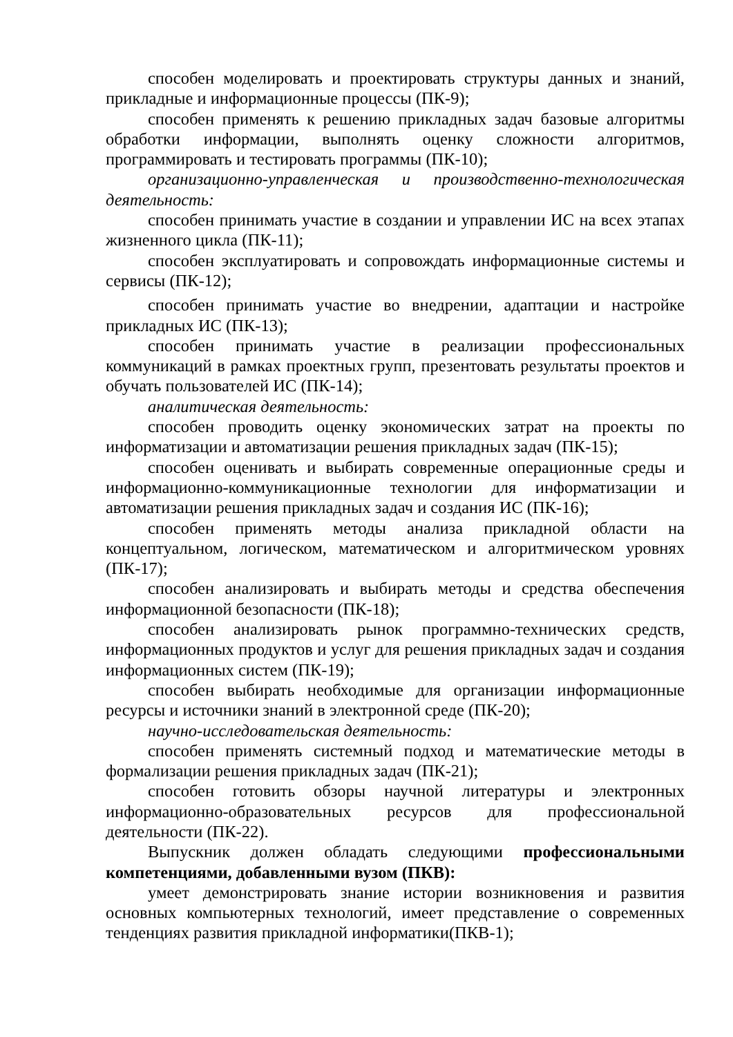способен моделировать и проектировать структуры данных и знаний, прикладные и информационные процессы (ПК-9);
способен применять к решению прикладных задач базовые алгоритмы обработки информации, выполнять оценку сложности алгоритмов, программировать и тестировать программы (ПК-10);
организационно-управленческая и производственно-технологическая деятельность:
способен принимать участие в создании и управлении ИС на всех этапах жизненного цикла (ПК-11);
способен эксплуатировать и сопровождать информационные системы и сервисы (ПК-12);
способен принимать участие во внедрении, адаптации и настройке прикладных ИС (ПК-13);
способен принимать участие в реализации профессиональных коммуникаций в рамках проектных групп, презентовать результаты проектов и обучать пользователей ИС (ПК-14);
аналитическая деятельность:
способен проводить оценку экономических затрат на проекты по информатизации и автоматизации решения прикладных задач (ПК-15);
способен оценивать и выбирать современные операционные среды и информационно-коммуникационные технологии для информатизации и автоматизации решения прикладных задач и создания ИС (ПК-16);
способен применять методы анализа прикладной области на концептуальном, логическом, математическом и алгоритмическом уровнях (ПК-17);
способен анализировать и выбирать методы и средства обеспечения информационной безопасности (ПК-18);
способен анализировать рынок программно-технических средств, информационных продуктов и услуг для решения прикладных задач и создания информационных систем (ПК-19);
способен выбирать необходимые для организации информационные ресурсы и источники знаний в электронной среде (ПК-20);
научно-исследовательская деятельность:
способен применять системный подход и математические методы в формализации решения прикладных задач (ПК-21);
способен готовить обзоры научной литературы и электронных информационно-образовательных ресурсов для профессиональной деятельности (ПК-22).
Выпускник должен обладать следующими профессиональными компетенциями, добавленными вузом (ПКВ):
умеет демонстрировать знание истории возникновения и развития основных компьютерных технологий, имеет представление о современных тенденциях развития прикладной информатики(ПКВ-1);